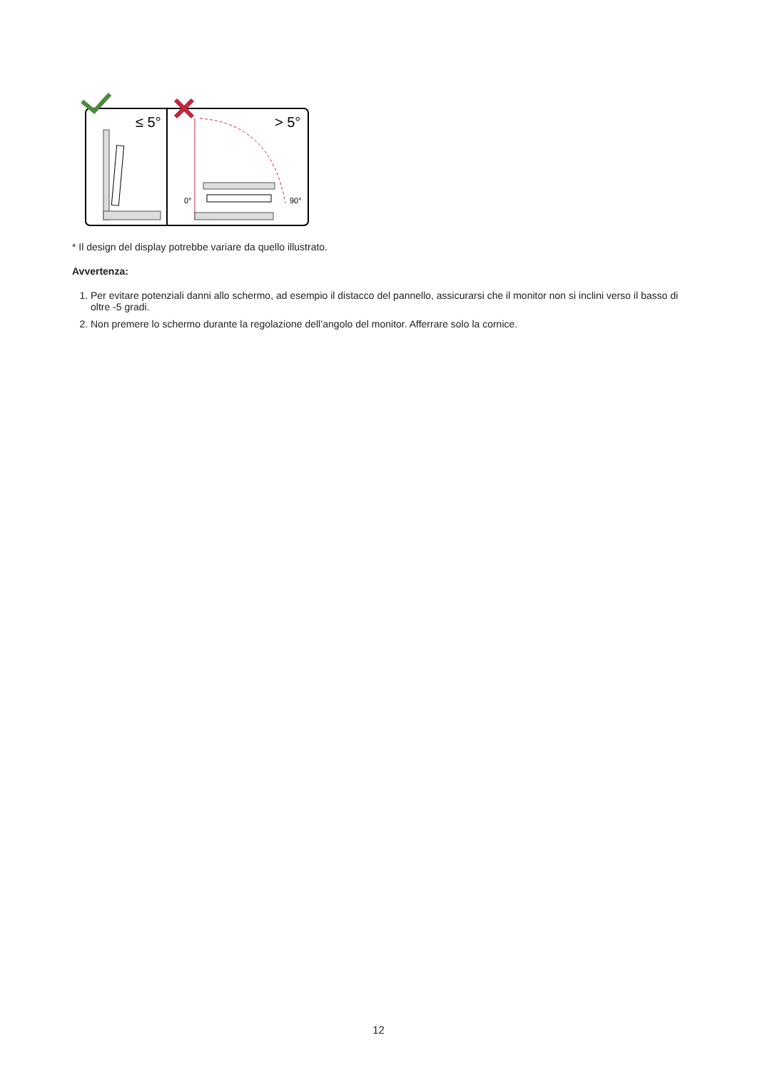≤ 5°
> 5°
0°
90°
* Il design del display potrebbe variare da quello illustrato.
Avvertenza:
1. Per evitare potenziali danni allo schermo, ad esempio il distacco del pannello, assicurarsi che il monitor non si inclini verso il basso di oltre -5 gradi.
2. Non premere lo schermo durante la regolazione dell’angolo del monitor. Afferrare solo la cornice.
12